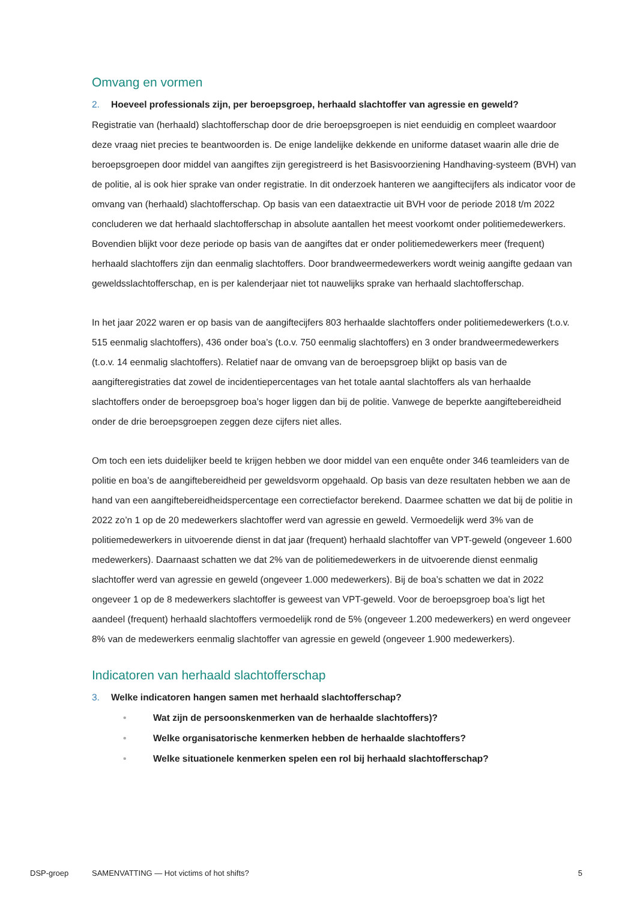Omvang en vormen
2. Hoeveel professionals zijn, per beroepsgroep, herhaald slachtoffer van agressie en geweld?
Registratie van (herhaald) slachtofferschap door de drie beroepsgroepen is niet eenduidig en compleet waardoor deze vraag niet precies te beantwoorden is. De enige landelijke dekkende en uniforme dataset waarin alle drie de beroepsgroepen door middel van aangiftes zijn geregistreerd is het Basisvoorziening Handhaving-systeem (BVH) van de politie, al is ook hier sprake van onder registratie. In dit onderzoek hanteren we aangiftecijfers als indicator voor de omvang van (herhaald) slachtofferschap. Op basis van een dataextractie uit BVH voor de periode 2018 t/m 2022 concluderen we dat herhaald slachtofferschap in absolute aantallen het meest voorkomt onder politiemedewerkers. Bovendien blijkt voor deze periode op basis van de aangiftes dat er onder politiemedewerkers meer (frequent) herhaald slachtoffers zijn dan eenmalig slachtoffers. Door brandweermedewerkers wordt weinig aangifte gedaan van geweldsslachtofferschap, en is per kalenderjaar niet tot nauwelijks sprake van herhaald slachtofferschap.
In het jaar 2022 waren er op basis van de aangiftecijfers 803 herhaalde slachtoffers onder politiemedewerkers (t.o.v. 515 eenmalig slachtoffers), 436 onder boa’s (t.o.v. 750 eenmalig slachtoffers) en 3 onder brandweermedewerkers (t.o.v. 14 eenmalig slachtoffers). Relatief naar de omvang van de beroepsgroep blijkt op basis van de aangifteregistraties dat zowel de incidentiepercentages van het totale aantal slachtoffers als van herhaalde slachtoffers onder de beroepsgroep boa’s hoger liggen dan bij de politie. Vanwege de beperkte aangiftebereidheid onder de drie beroepsgroepen zeggen deze cijfers niet alles.
Om toch een iets duidelijker beeld te krijgen hebben we door middel van een enquête onder 346 teamleiders van de politie en boa’s de aangiftebereidheid per geweldsvorm opgehaald. Op basis van deze resultaten hebben we aan de hand van een aangiftebereidheidspercentage een correctiefactor berekend. Daarmee schatten we dat bij de politie in 2022 zo’n 1 op de 20 medewerkers slachtoffer werd van agressie en geweld. Vermoedelijk werd 3% van de politiemedewerkers in uitvoerende dienst in dat jaar (frequent) herhaald slachtoffer van VPT-geweld (ongeveer 1.600 medewerkers). Daarnaast schatten we dat 2% van de politiemedewerkers in de uitvoerende dienst eenmalig slachtoffer werd van agressie en geweld (ongeveer 1.000 medewerkers). Bij de boa’s schatten we dat in 2022 ongeveer 1 op de 8 medewerkers slachtoffer is geweest van VPT-geweld. Voor de beroepsgroep boa’s ligt het aandeel (frequent) herhaald slachtoffers vermoedelijk rond de 5% (ongeveer 1.200 medewerkers) en werd ongeveer 8% van de medewerkers eenmalig slachtoffer van agressie en geweld (ongeveer 1.900 medewerkers).
Indicatoren van herhaald slachtofferschap
3. Welke indicatoren hangen samen met herhaald slachtofferschap?
• Wat zijn de persoonskenmerken van de herhaalde slachtoffers)?
• Welke organisatorische kenmerken hebben de herhaalde slachtoffers?
• Welke situationele kenmerken spelen een rol bij herhaald slachtofferschap?
DSP-groep SAMENVATTING — Hot victims of hot shifts?
5